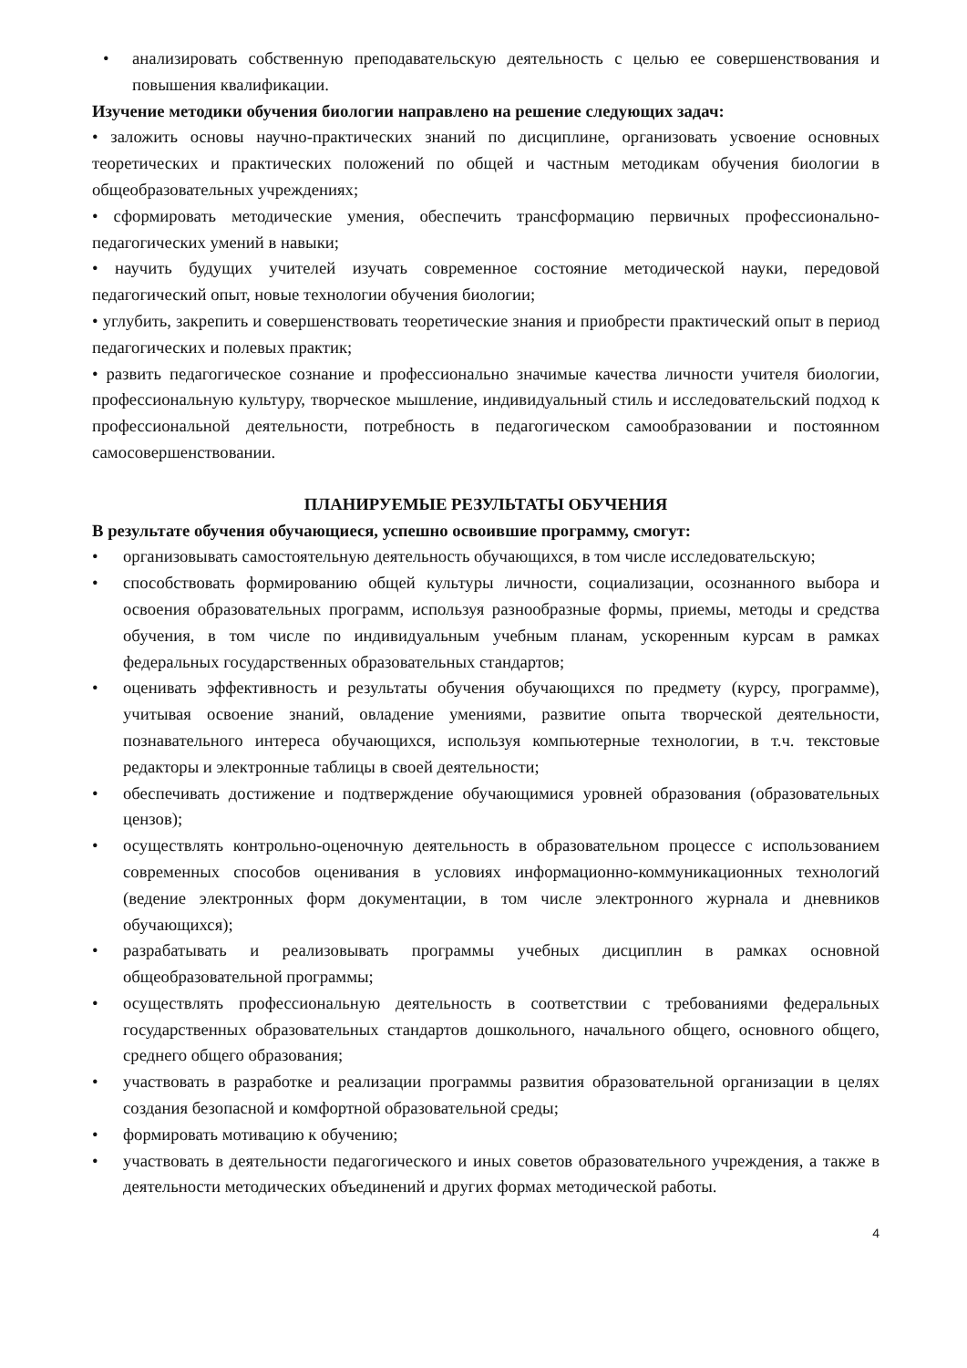• анализировать собственную преподавательскую деятельность с целью ее совершенствования и повышения квалификации.
Изучение методики обучения биологии направлено на решение следующих задач:
• заложить основы научно-практических знаний по дисциплине, организовать усвоение основных теоретических и практических положений по общей и частным методикам обучения биологии в общеобразовательных учреждениях;
• сформировать методические умения, обеспечить трансформацию первичных профессионально-педагогических умений в навыки;
• научить будущих учителей изучать современное состояние методической науки, передовой педагогический опыт, новые технологии обучения биологии;
• углубить, закрепить и совершенствовать теоретические знания и приобрести практический опыт в период педагогических и полевых практик;
• развить педагогическое сознание и профессионально значимые качества личности учителя биологии, профессиональную культуру, творческое мышление, индивидуальный стиль и исследовательский подход к профессиональной деятельности, потребность в педагогическом самообразовании и постоянном самосовершенствовании.
ПЛАНИРУЕМЫЕ РЕЗУЛЬТАТЫ ОБУЧЕНИЯ
В результате обучения обучающиеся, успешно освоившие программу, смогут:
• организовывать самостоятельную деятельность обучающихся, в том числе исследовательскую;
• способствовать формированию общей культуры личности, социализации, осознанного выбора и освоения образовательных программ, используя разнообразные формы, приемы, методы и средства обучения, в том числе по индивидуальным учебным планам, ускоренным курсам в рамках федеральных государственных образовательных стандартов;
• оценивать эффективность и результаты обучения обучающихся по предмету (курсу, программе), учитывая освоение знаний, овладение умениями, развитие опыта творческой деятельности, познавательного интереса обучающихся, используя компьютерные технологии, в т.ч. текстовые редакторы и электронные таблицы в своей деятельности;
• обеспечивать достижение и подтверждение обучающимися уровней образования (образовательных цензов);
• осуществлять контрольно-оценочную деятельность в образовательном процессе с использованием современных способов оценивания в условиях информационно-коммуникационных технологий (ведение электронных форм документации, в том числе электронного журнала и дневников обучающихся);
• разрабатывать и реализовывать программы учебных дисциплин в рамках основной общеобразовательной программы;
• осуществлять профессиональную деятельность в соответствии с требованиями федеральных государственных образовательных стандартов дошкольного, начального общего, основного общего, среднего общего образования;
• участвовать в разработке и реализации программы развития образовательной организации в целях создания безопасной и комфортной образовательной среды;
• формировать мотивацию к обучению;
• участвовать в деятельности педагогического и иных советов образовательного учреждения, а также в деятельности методических объединений и других формах методической работы.
4